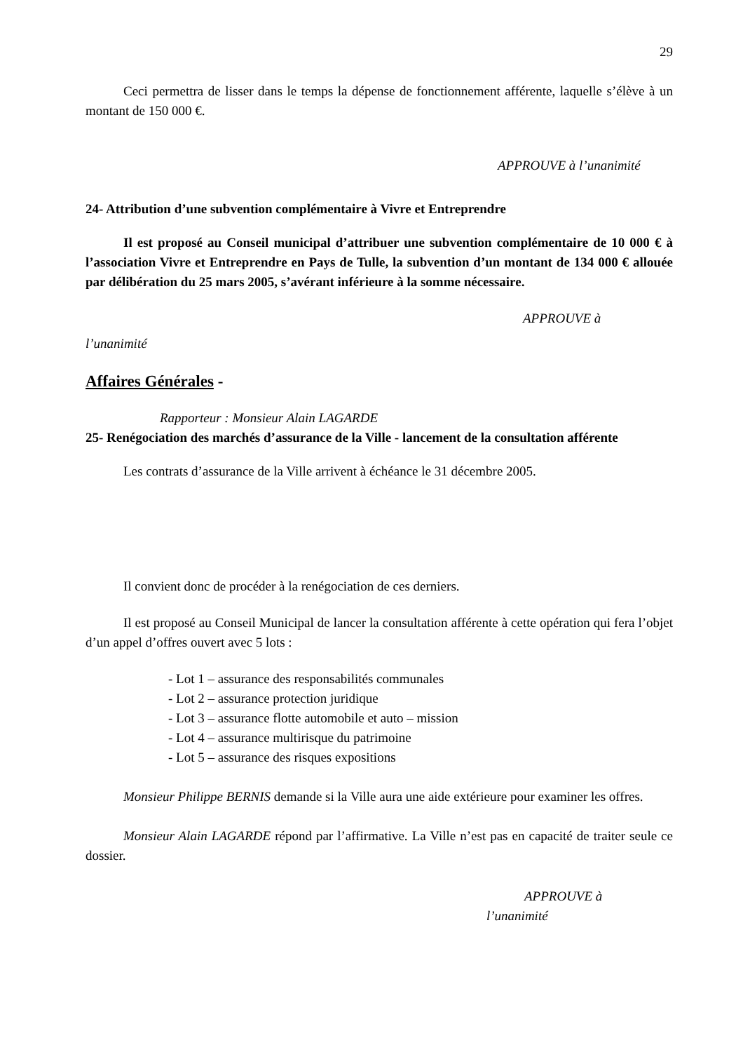29
Ceci permettra de lisser dans le temps la dépense de fonctionnement afférente, laquelle s’élève à un montant de 150 000 €.
APPROUVE à l’unanimité
24- Attribution d’une subvention complémentaire à Vivre et Entreprendre
Il est proposé au Conseil municipal d’attribuer une subvention complémentaire de 10 000 € à l’association Vivre et Entreprendre en Pays de Tulle, la subvention d’un montant de 134 000 € allouée par délibération du 25 mars 2005, s’avérant inférieure à la somme nécessaire.
APPROUVE à
l’unanimité
Affaires Générales -
Rapporteur : Monsieur Alain LAGARDE
25- Renégociation des marchés d’assurance de la Ville - lancement de la consultation afférente
Les contrats d’assurance de la Ville arrivent à échéance le 31 décembre 2005.
Il convient donc de procéder à la renégociation de ces derniers.
Il est proposé au Conseil Municipal de lancer la consultation afférente à cette opération qui fera l’objet d’un appel d’offres ouvert avec 5 lots :
- Lot 1 – assurance des responsabilités communales
- Lot 2 – assurance protection juridique
- Lot 3 – assurance flotte automobile et auto – mission
- Lot 4 – assurance multirisque du patrimoine
- Lot 5 – assurance des risques expositions
Monsieur Philippe BERNIS demande si la Ville aura une aide extérieure pour examiner les offres.
Monsieur Alain LAGARDE répond par l’affirmative. La Ville n’est pas en capacité de traiter seule ce dossier.
APPROUVE à
l’unanimité